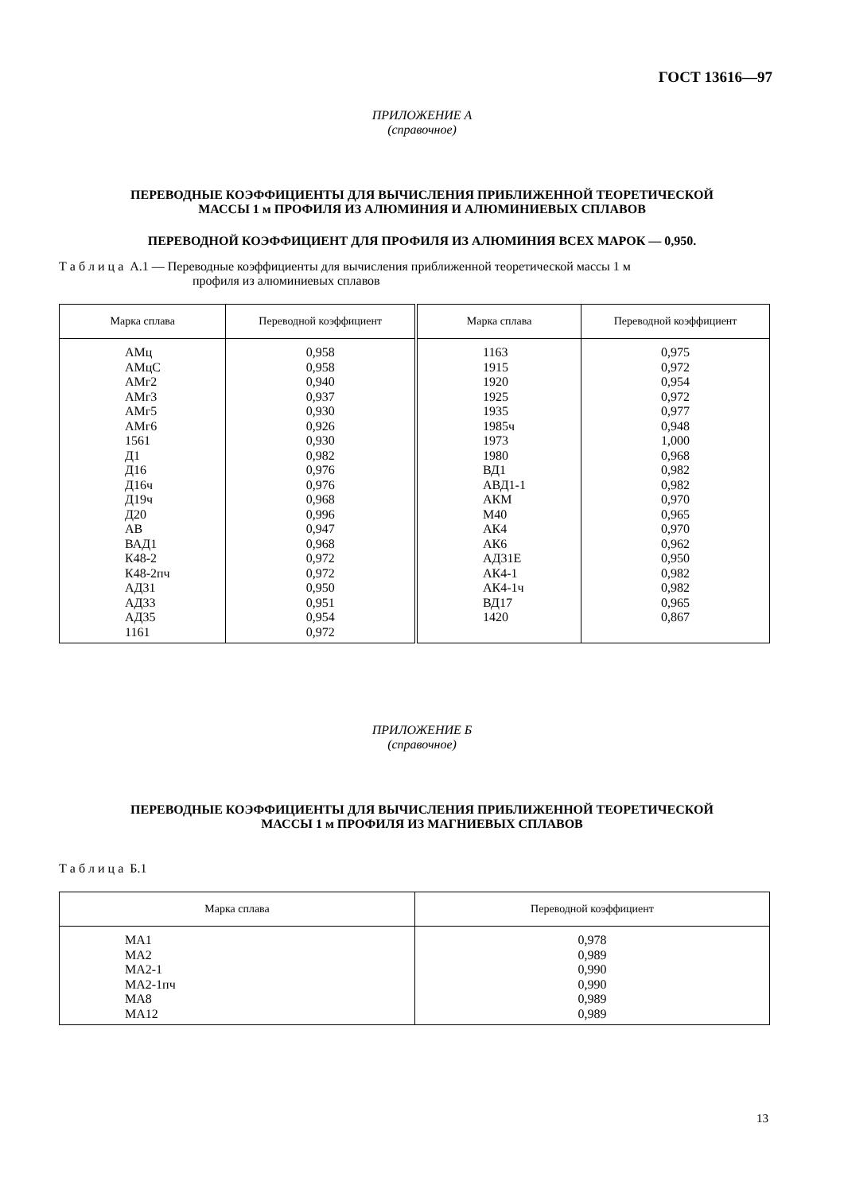ГОСТ 13616—97
ПРИЛОЖЕНИЕ А
(справочное)
ПЕРЕВОДНЫЕ КОЭФФИЦИЕНТЫ ДЛЯ ВЫЧИСЛЕНИЯ ПРИБЛИЖЕННОЙ ТЕОРЕТИЧЕСКОЙ
МАССЫ 1 м ПРОФИЛЯ ИЗ АЛЮМИНИЯ И АЛЮМИНИЕВЫХ СПЛАВОВ
ПЕРЕВОДНОЙ КОЭФФИЦИЕНТ ДЛЯ ПРОФИЛЯ ИЗ АЛЮМИНИЯ ВСЕХ МАРОК — 0,950.
Т а б л и ц а А.1 — Переводные коэффициенты для вычисления приближенной теоретической массы 1 м
профиля из алюминиевых сплавов
| Марка сплава | Переводной коэффициент | Марка сплава | Переводной коэффициент |
| --- | --- | --- | --- |
| АМц АМцС АМг2 АМг3 АМг5 АМг6 1561 Д1 Д16 Д16ч Д19ч Д20 АВ ВАД1 К48-2 К48-2пч АД31 АД33 АД35 1161 | 0,958 0,958 0,940 0,937 0,930 0,926 0,930 0,982 0,976 0,976 0,968 0,996 0,947 0,968 0,972 0,972 0,950 0,951 0,954 0,972 | 1163 1915 1920 1925 1935 1985ч 1973 1980 ВД1 АВД1-1 АКМ М40 АК4 АК6 АД31Е АК4-1 АК4-1ч ВД17 1420 | 0,975 0,972 0,954 0,972 0,977 0,948 1,000 0,968 0,982 0,982 0,970 0,965 0,970 0,962 0,950 0,982 0,982 0,965 0,867 |
ПРИЛОЖЕНИЕ Б
(справочное)
ПЕРЕВОДНЫЕ КОЭФФИЦИЕНТЫ ДЛЯ ВЫЧИСЛЕНИЯ ПРИБЛИЖЕННОЙ ТЕОРЕТИЧЕСКОЙ
МАССЫ 1 м ПРОФИЛЯ ИЗ МАГНИЕВЫХ СПЛАВОВ
Т а б л и ц а Б.1
| Марка сплава | Переводной коэффициент |
| --- | --- |
| МА1 МА2 МА2-1 МА2-1пч МА8 МА12 | 0,978 0,989 0,990 0,990 0,989 0,989 |
13